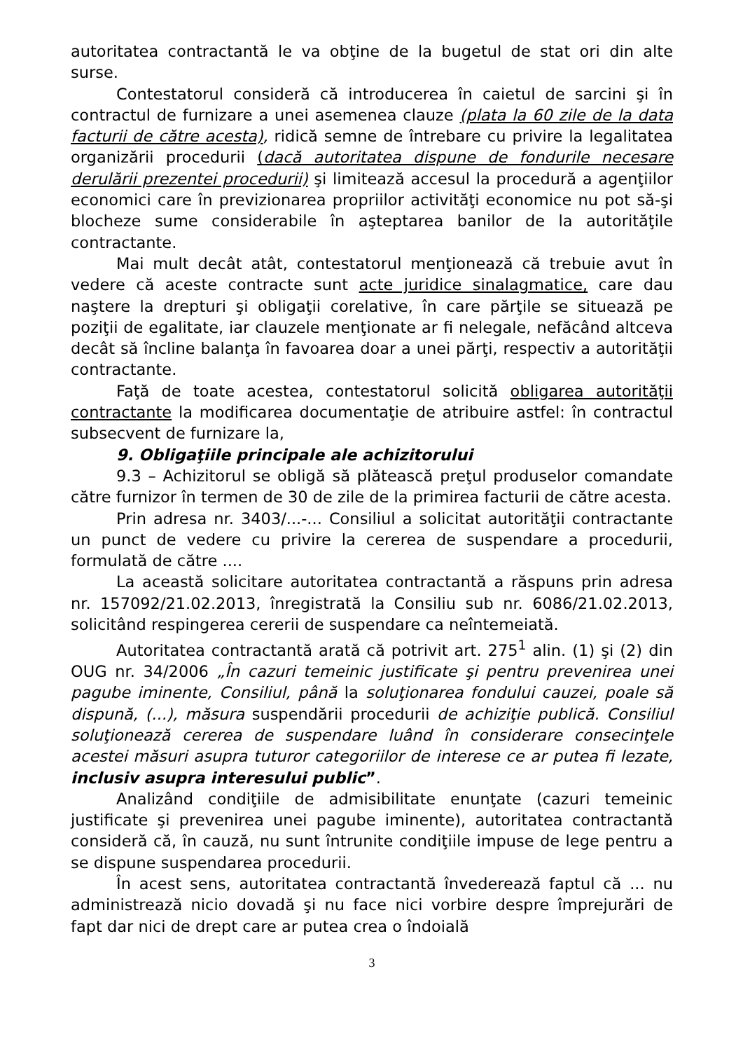autoritatea contractantă le va obţine de la bugetul de stat ori din alte surse.
Contestatorul consideră că introducerea în caietul de sarcini şi în contractul de furnizare a unei asemenea clauze (plata la 60 zile de la data facturii de către acesta), ridică semne de întrebare cu privire la legalitatea organizării procedurii (dacă autoritatea dispune de fondurile necesare derulării prezentei procedurii) şi limitează accesul la procedură a agenţiilor economici care în previzionarea propriilor activităţi economice nu pot să-şi blocheze sume considerabile în aşteptarea banilor de la autorităţile contractante.
Mai mult decât atât, contestatorul menţionează că trebuie avut în vedere că aceste contracte sunt acte juridice sinalagmatice, care dau naştere la drepturi şi obligaţii corelative, în care părţile se situează pe poziţii de egalitate, iar clauzele menţionate ar fi nelegale, nefăcând altceva decât să încline balanţa în favoarea doar a unei părţi, respectiv a autorităţii contractante.
Faţă de toate acestea, contestatorul solicită obligarea autorităţii contractante la modificarea documentaţie de atribuire astfel: în contractul subsecvent de furnizare la,
9. Obligaţiile principale ale achizitorului
9.3 – Achizitorul se obligă să plătească preţul produselor comandate către furnizor în termen de 30 de zile de la primirea facturii de către acesta.
Prin adresa nr. 3403/...-... Consiliul a solicitat autorităţii contractante un punct de vedere cu privire la cererea de suspendare a procedurii, formulată de către ....
La această solicitare autoritatea contractantă a răspuns prin adresa nr. 157092/21.02.2013, înregistrată la Consiliu sub nr. 6086/21.02.2013, solicitând respingerea cererii de suspendare ca neîntemeiată.
Autoritatea contractantă arată că potrivit art. 275<sup>1</sup> alin. (1) şi (2) din OUG nr. 34/2006 „În cazuri temeinic justificate şi pentru prevenirea unei pagube iminente, Consiliul, până la soluţionarea fondului cauzei, poale să dispună, (...), măsura suspendării procedurii de achiziţie publică. Consiliul soluţionează cererea de suspendare luând în considerare consecinţele acestei măsuri asupra tuturor categoriilor de interese ce ar putea fi lezate, inclusiv asupra interesului public”.
Analizând condiţiile de admisibilitate enunţate (cazuri temeinic justificate şi prevenirea unei pagube iminente), autoritatea contractantă consideră că, în cauză, nu sunt întrunite condiţiile impuse de lege pentru a se dispune suspendarea procedurii.
În acest sens, autoritatea contractantă învederează faptul că ... nu administrează nicio dovadă şi nu face nici vorbire despre împrejurări de fapt dar nici de drept care ar putea crea o îndoială
3